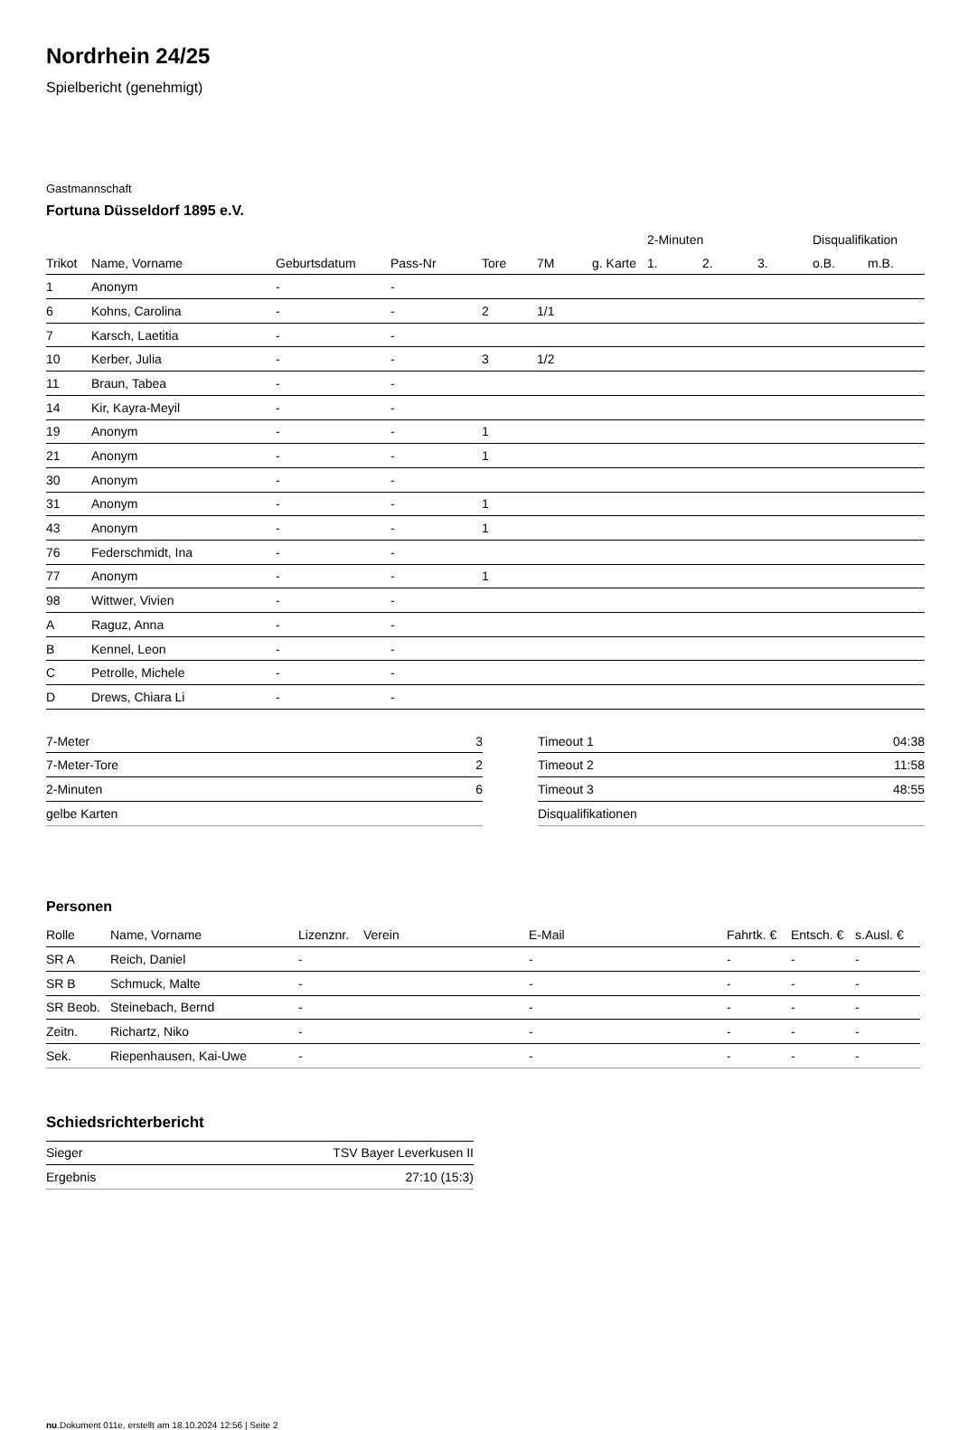Nordrhein 24/25
Spielbericht (genehmigt)
Gastmannschaft
Fortuna Düsseldorf 1895 e.V.
| | | | | | | | 2-Minuten | | | Disqualifikation | |
| Trikot | Name, Vorname | Geburtsdatum | Pass-Nr | Tore | 7M | g. Karte | 1. | 2. | 3. | o.B. | m.B. |
| 1 | Anonym | - | - | | | | | | | | |
| 6 | Kohns, Carolina | - | - | 2 | 1/1 | | | | | | |
| 7 | Karsch, Laetitia | - | - | | | | | | | | |
| 10 | Kerber, Julia | - | - | 3 | 1/2 | | | | | | |
| 11 | Braun, Tabea | - | - | | | | | | | | |
| 14 | Kir, Kayra-Meyil | - | - | | | | | | | | |
| 19 | Anonym | - | - | 1 | | | | | | | |
| 21 | Anonym | - | - | 1 | | | | | | | |
| 30 | Anonym | - | - | | | | | | | | |
| 31 | Anonym | - | - | 1 | | | | | | | |
| 43 | Anonym | - | - | 1 | | | | | | | |
| 76 | Federschmidt, Ina | - | - | | | | | | | | |
| 77 | Anonym | - | - | 1 | | | | | | | |
| 98 | Wittwer, Vivien | - | - | | | | | | | | |
| A | Raguz, Anna | - | - | | | | | | | | |
| B | Kennel, Leon | - | - | | | | | | | | |
| C | Petrolle, Michele | - | - | | | | | | | | |
| D | Drews, Chiara Li | - | - | | | | | | | | |
| 7-Meter | 3 |
| 7-Meter-Tore | 2 |
| 2-Minuten | 6 |
| gelbe Karten | |
| Timeout 1 | 04:38 |
| Timeout 2 | 11:58 |
| Timeout 3 | 48:55 |
| Disqualifikationen | |
Personen
| Rolle | Name, Vorname | Lizenznr. | Verein | E-Mail | Fahrtk. € | Entsch. € | s.Ausl. € |
| --- | --- | --- | --- | --- | --- | --- | --- |
| SR A | Reich, Daniel | - | | - | - | - | - |
| SR B | Schmuck, Malte | - | | - | - | - | - |
| SR Beob. | Steinebach, Bernd | - | | - | - | - | - |
| Zeitn. | Richartz, Niko | - | | - | - | - | - |
| Sek. | Riepenhausen, Kai-Uwe | - | | - | - | - | - |
Schiedsrichterbericht
| Sieger | TSV Bayer Leverkusen II |
| Ergebnis | 27:10 (15:3) |
nu.Dokument 011e, erstellt am 18.10.2024 12:56 | Seite 2